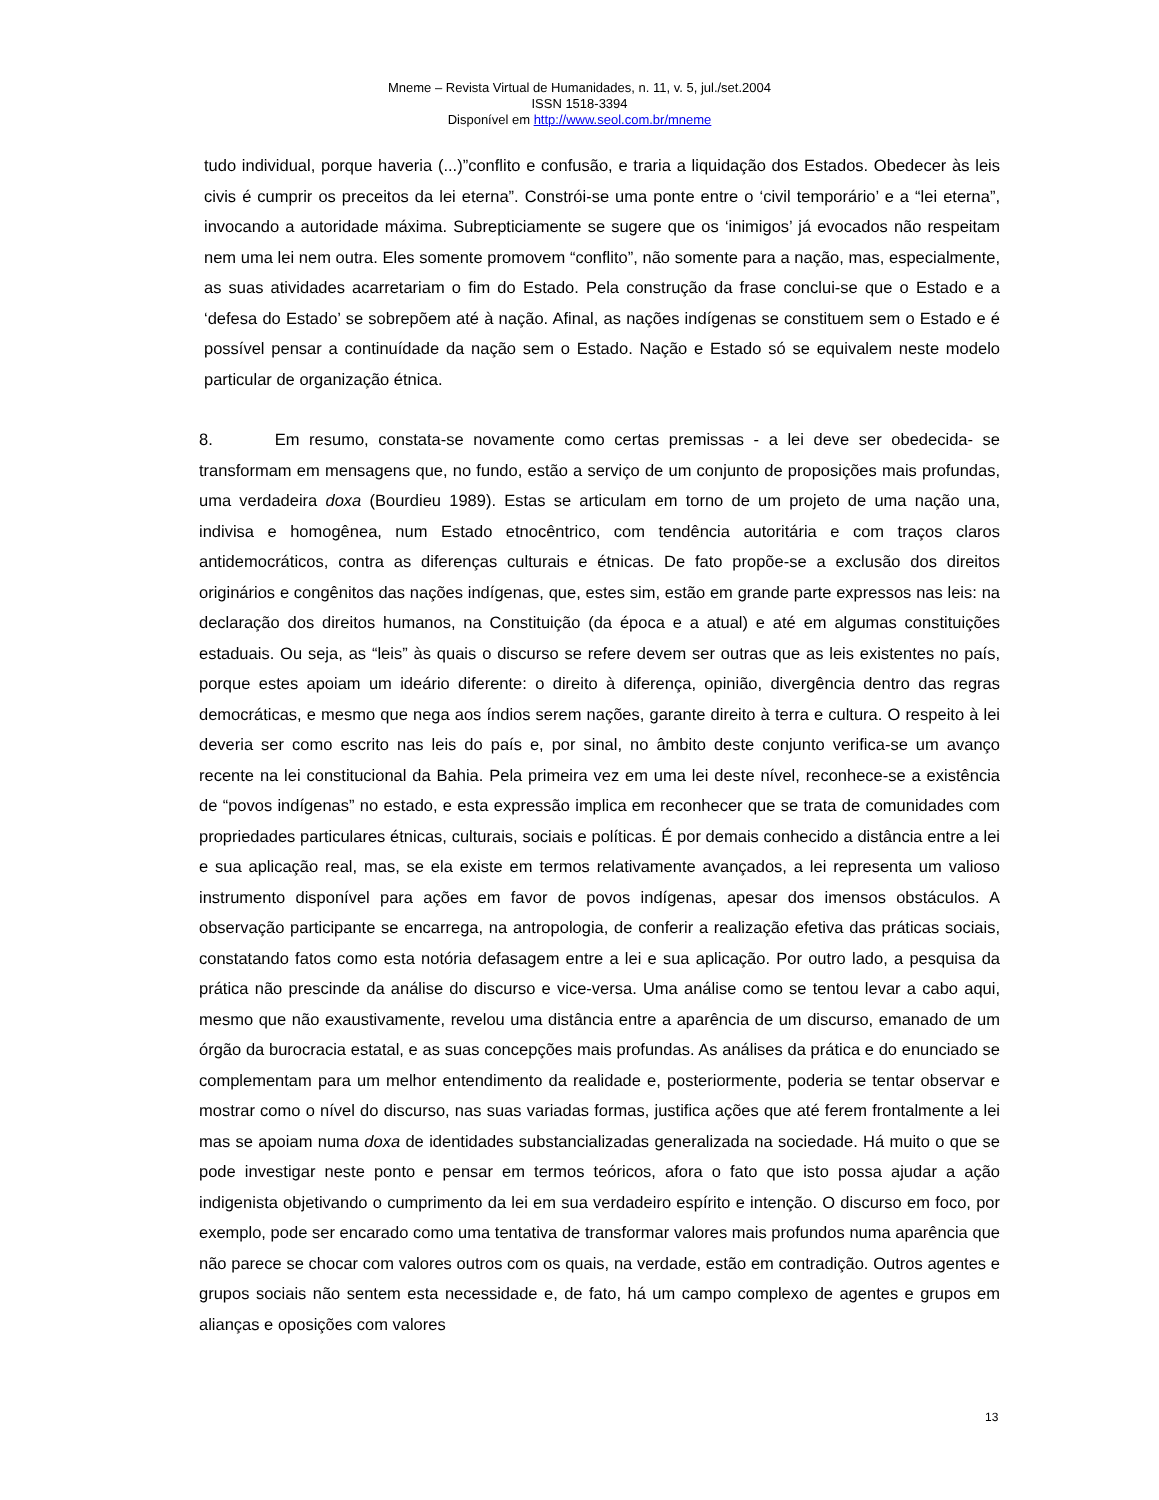Mneme – Revista Virtual de Humanidades, n. 11, v. 5, jul./set.2004
ISSN 1518-3394
Disponível em http://www.seol.com.br/mneme
tudo individual, porque haveria (...)”conflito e confusão, e traria a liquidação dos Estados. Obedecer às leis civis é cumprir os preceitos da lei eterna”. Constrói-se uma ponte entre o ‘civil temporário’ e a “lei eterna”, invocando a autoridade máxima. Subrepticiamente se sugere que os ‘inimigos’ já evocados não respeitam nem uma lei nem outra. Eles somente promovem “conflito”, não somente para a nação, mas, especialmente, as suas atividades acarretariam o fim do Estado. Pela construção da frase conclui-se que o Estado e a ‘defesa do Estado’ se sobrepõem até à nação. Afinal, as nações indígenas se constituem sem o Estado e é possível pensar a continuídade da nação sem o Estado. Nação e Estado só se equivalem neste modelo particular de organização étnica.
8. Em resumo, constata-se novamente como certas premissas - a lei deve ser obedecida- se transformam em mensagens que, no fundo, estão a serviço de um conjunto de proposições mais profundas, uma verdadeira doxa (Bourdieu 1989). Estas se articulam em torno de um projeto de uma nação una, indivisa e homogênea, num Estado etnocêntrico, com tendência autoritária e com traços claros antidemocráticos, contra as diferenças culturais e étnicas. De fato propõe-se a exclusão dos direitos originários e congênitos das nações indígenas, que, estes sim, estão em grande parte expressos nas leis: na declaração dos direitos humanos, na Constituição (da época e a atual) e até em algumas constituições estaduais. Ou seja, as “leis” às quais o discurso se refere devem ser outras que as leis existentes no país, porque estes apoiam um ideário diferente: o direito à diferença, opinião, divergência dentro das regras democráticas, e mesmo que nega aos índios serem nações, garante direito à terra e cultura. O respeito à lei deveria ser como escrito nas leis do país e, por sinal, no âmbito deste conjunto verifica-se um avanço recente na lei constitucional da Bahia. Pela primeira vez em uma lei deste nível, reconhece-se a existência de “povos indígenas” no estado, e esta expressão implica em reconhecer que se trata de comunidades com propriedades particulares étnicas, culturais, sociais e políticas. É por demais conhecido a distância entre a lei e sua aplicação real, mas, se ela existe em termos relativamente avançados, a lei representa um valioso instrumento disponível para ações em favor de povos indígenas, apesar dos imensos obstáculos. A observação participante se encarrega, na antropologia, de conferir a realização efetiva das práticas sociais, constatando fatos como esta notória defasagem entre a lei e sua aplicação. Por outro lado, a pesquisa da prática não prescinde da análise do discurso e vice-versa. Uma análise como se tentou levar a cabo aqui, mesmo que não exaustivamente, revelou uma distância entre a aparência de um discurso, emanado de um órgão da burocracia estatal, e as suas concepções mais profundas. As análises da prática e do enunciado se complementam para um melhor entendimento da realidade e, posteriormente, poderia se tentar observar e mostrar como o nível do discurso, nas suas variadas formas, justifica ações que até ferem frontalmente a lei mas se apoiam numa doxa de identidades substancializadas generalizada na sociedade. Há muito o que se pode investigar neste ponto e pensar em termos teóricos, afora o fato que isto possa ajudar a ação indigenista objetivando o cumprimento da lei em sua verdadeiro espírito e intenção. O discurso em foco, por exemplo, pode ser encarado como uma tentativa de transformar valores mais profundos numa aparência que não parece se chocar com valores outros com os quais, na verdade, estão em contradição. Outros agentes e grupos sociais não sentem esta necessidade e, de fato, há um campo complexo de agentes e grupos em alianças e oposições com valores
13